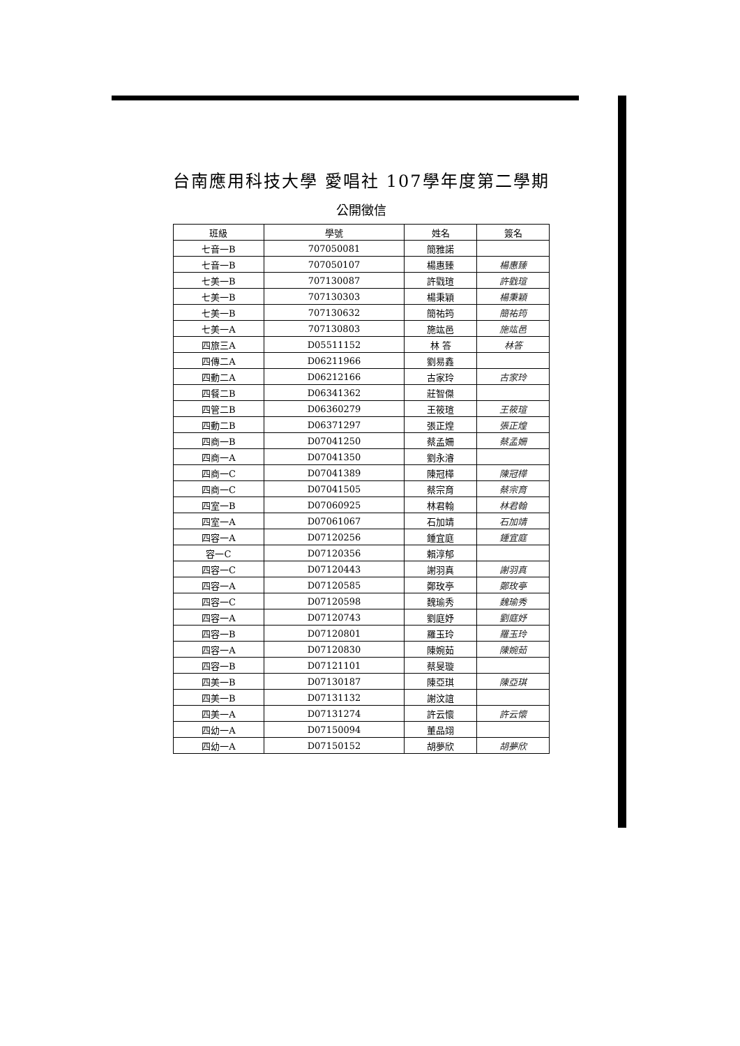台南應用科技大學 愛唱社 107學年度第二學期
公開徵信
| 班級 | 學號 | 姓名 | 簽名 |
| --- | --- | --- | --- |
| 七音一B | 707050081 | 簡雅諾 | |
| 七音一B | 707050107 | 楊惠臻 | 楊惠臻 |
| 七美一B | 707130087 | 許戥瑄 | 許戥瑄 |
| 七美一B | 707130303 | 楊秉穎 | 楊秉穎 |
| 七美一B | 707130632 | 簡祐筠 | 簡祐筠 |
| 七美一A | 707130803 | 施竑邑 | 施竑邑 |
| 四旅三A | D05511152 | 林 答 | 林答 |
| 四傳二A | D06211966 | 劉易鑫 | |
| 四動二A | D06212166 | 古家玲 | 古家玲 |
| 四餐二B | D06341362 | 莊智傑 | |
| 四管二B | D06360279 | 王筱瑄 | 王筱瑄 |
| 四動二B | D06371297 | 張正煌 | 張正煌 |
| 四商一B | D07041250 | 蔡孟姍 | 蔡孟姍 |
| 四商一A | D07041350 | 劉永濬 | |
| 四商一C | D07041389 | 陳冠樺 | 陳冠樺 |
| 四商一C | D07041505 | 蔡宗育 | 蔡宗育 |
| 四室一B | D07060925 | 林君翰 | 林君翰 |
| 四室一A | D07061067 | 石加靖 | 石加靖 |
| 四容一A | D07120256 | 鍾宜庭 | 鍾宜庭 |
| 容一C | D07120356 | 賴淳郁 | |
| 四容一C | D07120443 | 謝羽真 | 謝羽真 |
| 四容一A | D07120585 | 鄭玫亭 | 鄭玫亭 |
| 四容一C | D07120598 | 魏瑜秀 | 魏瑜秀 |
| 四容一A | D07120743 | 劉庭妤 | 劉庭妤 |
| 四容一B | D07120801 | 羅玉玲 | 羅玉玲 |
| 四容一A | D07120830 | 陳婉茹 | 陳婉茹 |
| 四容一B | D07121101 | 蔡旻璇 | |
| 四美一B | D07130187 | 陳亞琪 | 陳亞琪 |
| 四美一B | D07131132 | 謝汶誼 | |
| 四美一A | D07131274 | 許云懷 | 許云懷 |
| 四幼一A | D07150094 | 董品翊 | |
| 四幼一A | D07150152 | 胡夢欣 | 胡夢欣 |